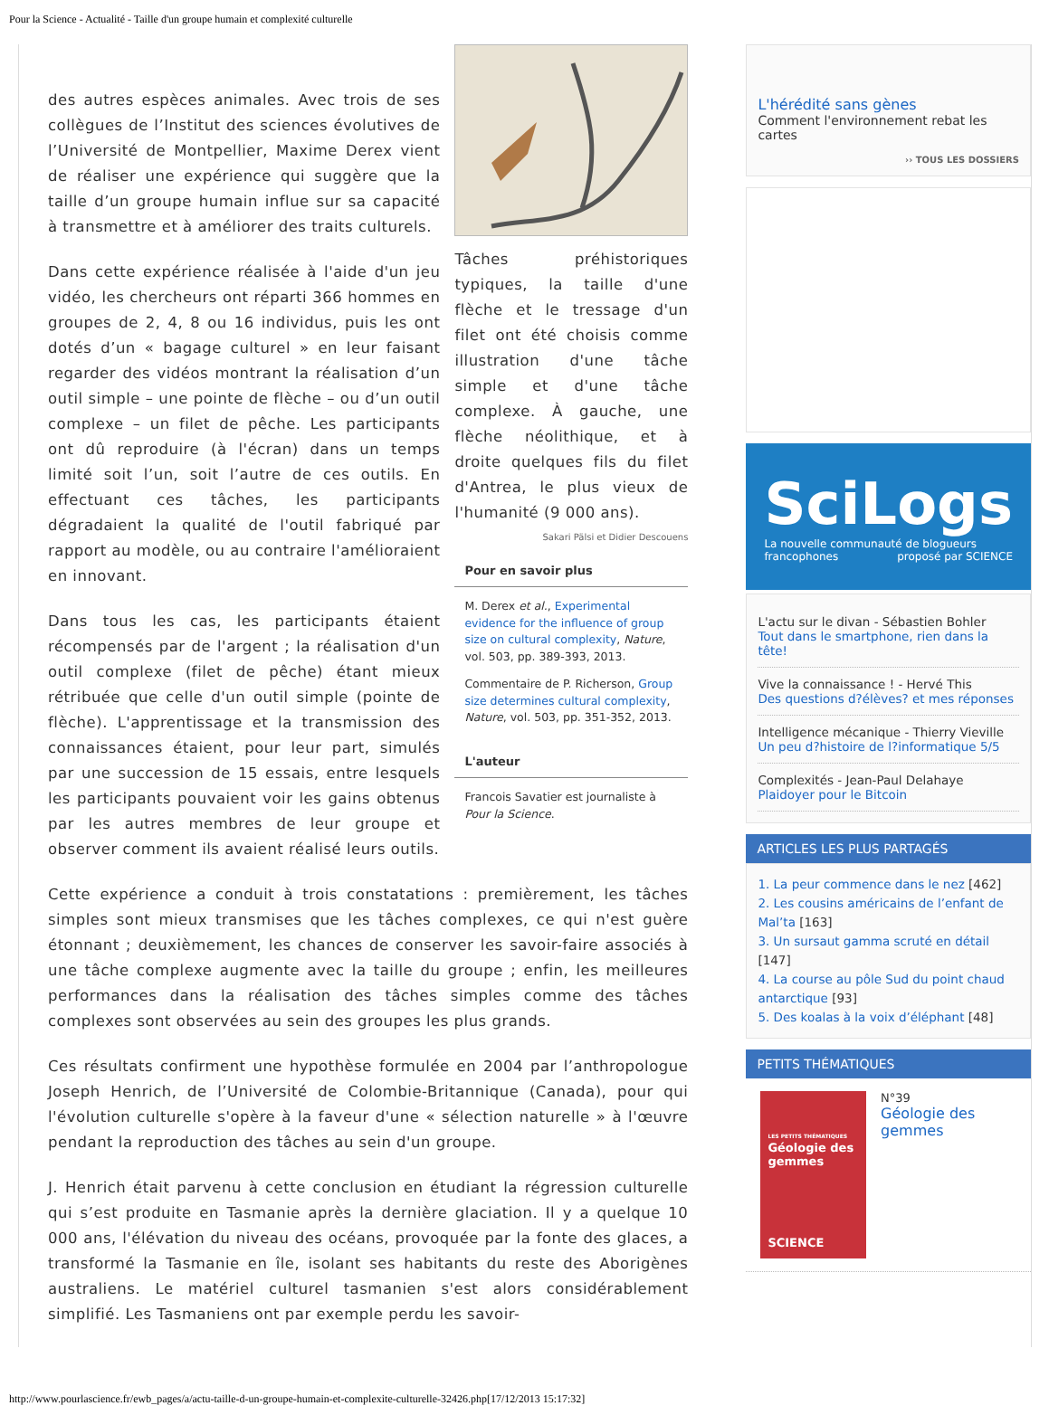Pour la Science - Actualité - Taille d'un groupe humain et complexité culturelle
Tâches préhistoriques typiques, la taille d'une flèche et le tressage d'un filet ont été choisis comme illustration d'une tâche simple et d'une tâche complexe. À gauche, une flèche néolithique, et à droite quelques fils du filet d'Antrea, le plus vieux de l'humanité (9 000 ans).
Sakari Pälsi et Didier Descouens
Pour en savoir plus
M. Derex et al., Experimental evidence for the influence of group size on cultural complexity, Nature, vol. 503, pp. 389-393, 2013.
Commentaire de P. Richerson, Group size determines cultural complexity, Nature, vol. 503, pp. 351-352, 2013.
L'auteur
Francois Savatier est journaliste à Pour la Science.
des autres espèces animales. Avec trois de ses collègues de l’Institut des sciences évolutives de l’Université de Montpellier, Maxime Derex vient de réaliser une expérience qui suggère que la taille d’un groupe humain influe sur sa capacité à transmettre et à améliorer des traits culturels.
Dans cette expérience réalisée à l'aide d'un jeu vidéo, les chercheurs ont réparti 366 hommes en groupes de 2, 4, 8 ou 16 individus, puis les ont dotés d’un « bagage culturel » en leur faisant regarder des vidéos montrant la réalisation d’un outil simple – une pointe de flèche – ou d’un outil complexe – un filet de pêche. Les participants ont dû reproduire (à l'écran) dans un temps limité soit l’un, soit l’autre de ces outils. En effectuant ces tâches, les participants dégradaient la qualité de l'outil fabriqué par rapport au modèle, ou au contraire l'amélioraient en innovant.
Dans tous les cas, les participants étaient récompensés par de l'argent ; la réalisation d'un outil complexe (filet de pêche) étant mieux rétribuée que celle d'un outil simple (pointe de flèche). L'apprentissage et la transmission des connaissances étaient, pour leur part, simulés par une succession de 15 essais, entre lesquels les participants pouvaient voir les gains obtenus par les autres membres de leur groupe et observer comment ils avaient réalisé leurs outils.
Cette expérience a conduit à trois constatations : premièrement, les tâches simples sont mieux transmises que les tâches complexes, ce qui n'est guère étonnant ; deuxièmement, les chances de conserver les savoir-faire associés à une tâche complexe augmente avec la taille du groupe ; enfin, les meilleures performances dans la réalisation des tâches simples comme des tâches complexes sont observées au sein des groupes les plus grands.
Ces résultats confirment une hypothèse formulée en 2004 par l’anthropologue Joseph Henrich, de l’Université de Colombie-Britannique (Canada), pour qui l'évolution culturelle s'opère à la faveur d'une « sélection naturelle » à l'œuvre pendant la reproduction des tâches au sein d'un groupe.
J. Henrich était parvenu à cette conclusion en étudiant la régression culturelle qui s’est produite en Tasmanie après la dernière glaciation. Il y a quelque 10 000 ans, l'élévation du niveau des océans, provoquée par la fonte des glaces, a transformé la Tasmanie en île, isolant ses habitants du reste des Aborigènes australiens. Le matériel culturel tasmanien s'est alors considérablement simplifié. Les Tasmaniens ont par exemple perdu les savoir-
L'hérédité sans gènes
Comment l'environnement rebat les cartes
›› TOUS LES DOSSIERS
SciLogs
La nouvelle communauté de blogueurs francophones proposé par SCIENCE
L'actu sur le divan - Sébastien Bohler
Tout dans le smartphone, rien dans la tête!
Vive la connaissance ! - Hervé This
Des questions d?élèves? et mes réponses
Intelligence mécanique - Thierry Vieville
Un peu d?histoire de l?informatique 5/5
Complexités - Jean-Paul Delahaye
Plaidoyer pour le Bitcoin
ARTICLES LES PLUS PARTAGÉS
1. La peur commence dans le nez [462]
2. Les cousins américains de l’enfant de Mal’ta [163]
3. Un sursaut gamma scruté en détail [147]
4. La course au pôle Sud du point chaud antarctique [93]
5. Des koalas à la voix d’éléphant [48]
PETITS THÉMATIQUES
LES PETITS THÉMATIQUES
Géologie des gemmes
SCIENCE
N°39
Géologie des gemmes
http://www.pourlascience.fr/ewb_pages/a/actu-taille-d-un-groupe-humain-et-complexite-culturelle-32426.php[17/12/2013 15:17:32]